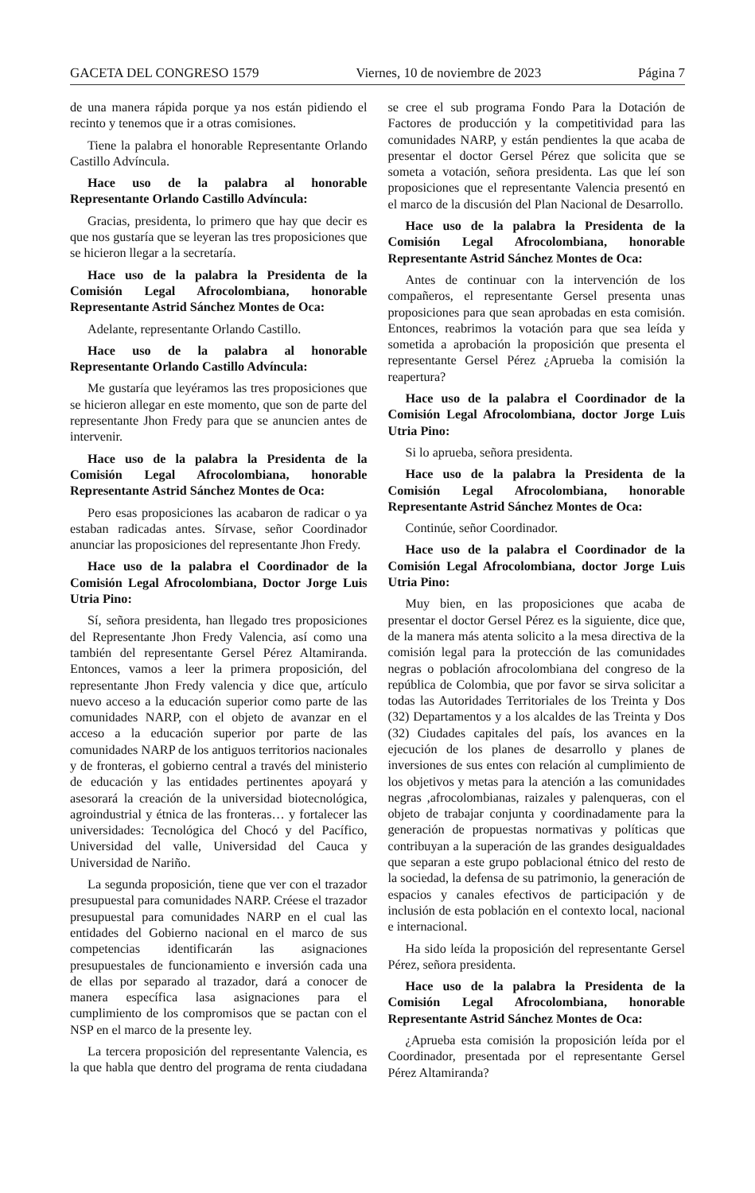GACETA DEL CONGRESO 1579 Viernes, 10 de noviembre de 2023 Página 7
de una manera rápida porque ya nos están pidiendo el recinto y tenemos que ir a otras comisiones.
Tiene la palabra el honorable Representante Orlando Castillo Advíncula.
Hace uso de la palabra al honorable Representante Orlando Castillo Advíncula:
Gracias, presidenta, lo primero que hay que decir es que nos gustaría que se leyeran las tres proposiciones que se hicieron llegar a la secretaría.
Hace uso de la palabra la Presidenta de la Comisión Legal Afrocolombiana, honorable Representante Astrid Sánchez Montes de Oca:
Adelante, representante Orlando Castillo.
Hace uso de la palabra al honorable Representante Orlando Castillo Advíncula:
Me gustaría que leyéramos las tres proposiciones que se hicieron allegar en este momento, que son de parte del representante Jhon Fredy para que se anuncien antes de intervenir.
Hace uso de la palabra la Presidenta de la Comisión Legal Afrocolombiana, honorable Representante Astrid Sánchez Montes de Oca:
Pero esas proposiciones las acabaron de radicar o ya estaban radicadas antes. Sírvase, señor Coordinador anunciar las proposiciones del representante Jhon Fredy.
Hace uso de la palabra el Coordinador de la Comisión Legal Afrocolombiana, Doctor Jorge Luis Utria Pino:
Sí, señora presidenta, han llegado tres proposiciones del Representante Jhon Fredy Valencia, así como una también del representante Gersel Pérez Altamiranda. Entonces, vamos a leer la primera proposición, del representante Jhon Fredy valencia y dice que, artículo nuevo acceso a la educación superior como parte de las comunidades NARP, con el objeto de avanzar en el acceso a la educación superior por parte de las comunidades NARP de los antiguos territorios nacionales y de fronteras, el gobierno central a través del ministerio de educación y las entidades pertinentes apoyará y asesorará la creación de la universidad biotecnológica, agroindustrial y étnica de las fronteras… y fortalecer las universidades: Tecnológica del Chocó y del Pacífico, Universidad del valle, Universidad del Cauca y Universidad de Nariño.
La segunda proposición, tiene que ver con el trazador presupuestal para comunidades NARP. Créese el trazador presupuestal para comunidades NARP en el cual las entidades del Gobierno nacional en el marco de sus competencias identificarán las asignaciones presupuestales de funcionamiento e inversión cada una de ellas por separado al trazador, dará a conocer de manera específica lasa asignaciones para el cumplimiento de los compromisos que se pactan con el NSP en el marco de la presente ley.
La tercera proposición del representante Valencia, es la que habla que dentro del programa de renta ciudadana se cree el sub programa Fondo Para la Dotación de Factores de producción y la competitividad para las comunidades NARP, y están pendientes la que acaba de presentar el doctor Gersel Pérez que solicita que se someta a votación, señora presidenta. Las que leí son proposiciones que el representante Valencia presentó en el marco de la discusión del Plan Nacional de Desarrollo.
Hace uso de la palabra la Presidenta de la Comisión Legal Afrocolombiana, honorable Representante Astrid Sánchez Montes de Oca:
Antes de continuar con la intervención de los compañeros, el representante Gersel presenta unas proposiciones para que sean aprobadas en esta comisión. Entonces, reabrimos la votación para que sea leída y sometida a aprobación la proposición que presenta el representante Gersel Pérez ¿Aprueba la comisión la reapertura?
Hace uso de la palabra el Coordinador de la Comisión Legal Afrocolombiana, doctor Jorge Luis Utria Pino:
Si lo aprueba, señora presidenta.
Hace uso de la palabra la Presidenta de la Comisión Legal Afrocolombiana, honorable Representante Astrid Sánchez Montes de Oca:
Continúe, señor Coordinador.
Hace uso de la palabra el Coordinador de la Comisión Legal Afrocolombiana, doctor Jorge Luis Utria Pino:
Muy bien, en las proposiciones que acaba de presentar el doctor Gersel Pérez es la siguiente, dice que, de la manera más atenta solicito a la mesa directiva de la comisión legal para la protección de las comunidades negras o población afrocolombiana del congreso de la república de Colombia, que por favor se sirva solicitar a todas las Autoridades Territoriales de los Treinta y Dos (32) Departamentos y a los alcaldes de las Treinta y Dos (32) Ciudades capitales del país, los avances en la ejecución de los planes de desarrollo y planes de inversiones de sus entes con relación al cumplimiento de los objetivos y metas para la atención a las comunidades negras ,afrocolombianas, raizales y palenqueras, con el objeto de trabajar conjunta y coordinadamente para la generación de propuestas normativas y políticas que contribuyan a la superación de las grandes desigualdades que separan a este grupo poblacional étnico del resto de la sociedad, la defensa de su patrimonio, la generación de espacios y canales efectivos de participación y de inclusión de esta población en el contexto local, nacional e internacional.
Ha sido leída la proposición del representante Gersel Pérez, señora presidenta.
Hace uso de la palabra la Presidenta de la Comisión Legal Afrocolombiana, honorable Representante Astrid Sánchez Montes de Oca:
¿Aprueba esta comisión la proposición leída por el Coordinador, presentada por el representante Gersel Pérez Altamiranda?